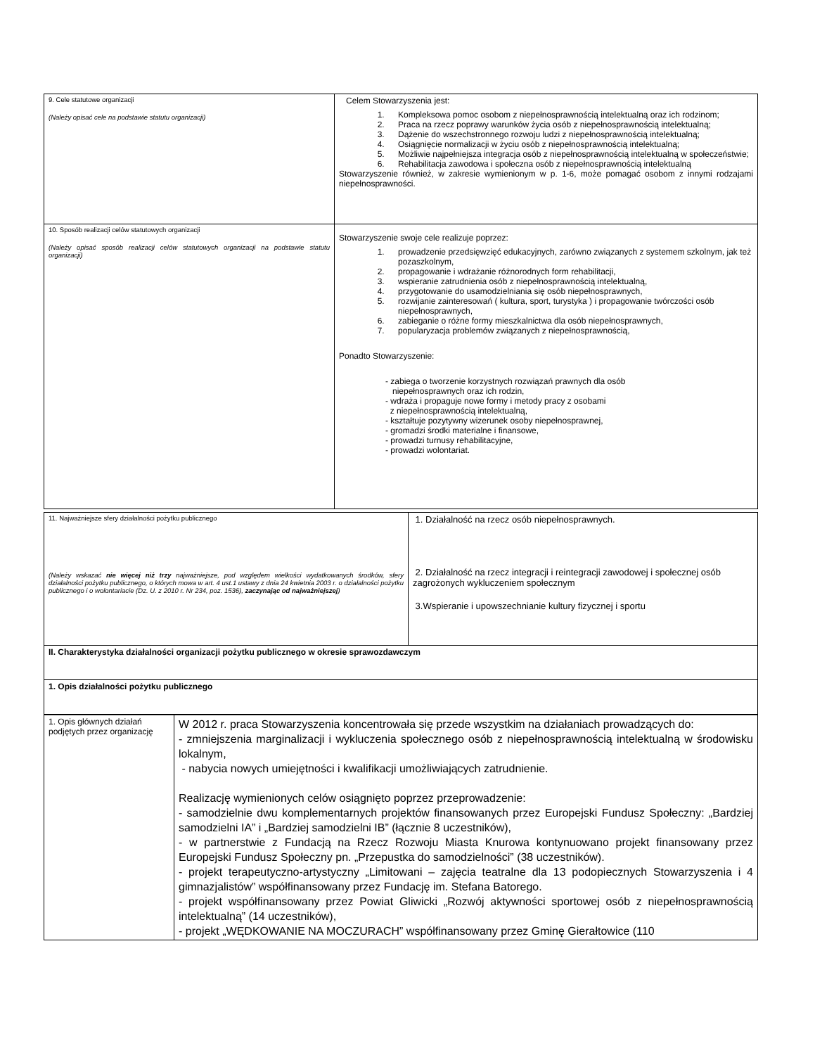| 9. Cele statutowe organizacji (Należy opisać cele na podstawie statutu organizacji) | Celem Stowarzyszenia jest: 1. Kompleksowa pomoc osobom z niepełnosprawnością intelektualną oraz ich rodzinom; 2. Praca na rzecz poprawy warunków życia osób z niepełnosprawnością intelektualną; 3. Dążenie do wszechstronnego rozwoju ludzi z niepełnosprawnością intelektualną; 4. Osiągnięcie normalizacji w życiu osób z niepełnosprawnością intelektualną; 5. Możliwie najpełniejsza integracja osób z niepełnosprawnością intelektualną w społeczeństwie; 6. Rehabilitacja zawodowa i społeczna osób z niepełnosprawnością intelektualną Stowarzyszenie również, w zakresie wymienionym w p. 1-6, może pomagać osobom z innymi rodzajami niepełnosprawności. |
| 10. Sposób realizacji celów statutowych organizacji (Należy opisać sposób realizacji celów statutowych organizacji na podstawie statutu organizacji) | Stowarzyszenie swoje cele realizuje poprzez: 1. prowadzenie przedsięwzięć edukacyjnych, zarówno związanych z systemem szkolnym, jak też pozaszkolnym, 2. propagowanie i wdrażanie różnorodnych form rehabilitacji, 3. wspieranie zatrudnienia osób z niepełnosprawnością intelektualną, 4. przygotowanie do usamodzielniania się osób niepełnosprawnych, 5. rozwijanie zainteresowań ( kultura, sport, turystyka ) i propagowanie twórczości osób niepełnosprawnych, 6. zabieganie o różne formy mieszkalnictwa dla osób niepełnosprawnych, 7. popularyzacja problemów związanych z niepełnosprawnością, Ponadto Stowarzyszenie: - zabiega o tworzenie korzystnych rozwiązań prawnych dla osób niepełnosprawnych oraz ich rodzin, - wdraża i propaguje nowe formy i metody pracy z osobami z niepełnosprawnością intelektualną, - kształtuje pozytywny wizerunek osoby niepełnosprawnej, - gromadzi środki materialne i finansowe, - prowadzi turnusy rehabilitacyjne, - prowadzi wolontariat. |
| 11. Najważniejsze sfery działalności pożytku publicznego (Należy wskazać nie więcej niż trzy najważniejsze, pod względem wielkości wydatkowanych środków, sfery działalności pożytku publicznego, o których mowa w art. 4 ust.1 ustawy z dnia 24 kwietnia 2003 r. o działalności pożytku publicznego i o wolontariacie (Dz. U. z 2010 r. Nr 234, poz. 1536), zaczynając od najważniejszej ) | 1. Działalność na rzecz osób niepełnosprawnych. 2. Działalność na rzecz integracji i reintegracji zawodowej i społecznej osób zagrożonych wykluczeniem społecznym 3.Wspieranie i upowszechnianie kultury fizycznej i sportu |
| II. Charakterystyka działalności organizacji pożytku publicznego w okresie sprawozdawczym | |
| 1. Opis działalności pożytku publicznego | |
| 1. Opis głównych działań podjętych przez organizację | W 2012 r. praca Stowarzyszenia koncentrowała się przede wszystkim na działaniach prowadzących do: - zmniejszenia marginalizacji i wykluczenia społecznego osób z niepełnosprawnością intelektualną w środowisku lokalnym, - nabycia nowych umiejętności i kwalifikacji umożliwiających zatrudnienie. Realizację wymienionych celów osiągnięto poprzez przeprowadzenie: - samodzielnie dwu komplementarnych projektów finansowanych przez Europejski Fundusz Społeczny: „Bardziej samodzielni IA” i „Bardziej samodzielni IB” (łącznie 8 uczestników), - w partnerstwie z Fundacją na Rzecz Rozwoju Miasta Knurowa kontynuowano projekt finansowany przez Europejski Fundusz Społeczny pn. „Przepustka do samodzielności” (38 uczestników). - projekt terapeutyczno-artystyczny „Limitowani – zajęcia teatralne dla 13 podopiecznych Stowarzyszenia i 4 gimnazjalistów” współfinansowany przez Fundację im. Stefana Batorego. - projekt współfinansowany przez Powiat Gliwicki „Rozwój aktywności sportowej osób z niepełnosprawnością intelektualną” (14 uczestników), - projekt „WĘDKOWANIE NA MOCZURACH” współfinansowany przez Gminę Gierałtowice (110 |